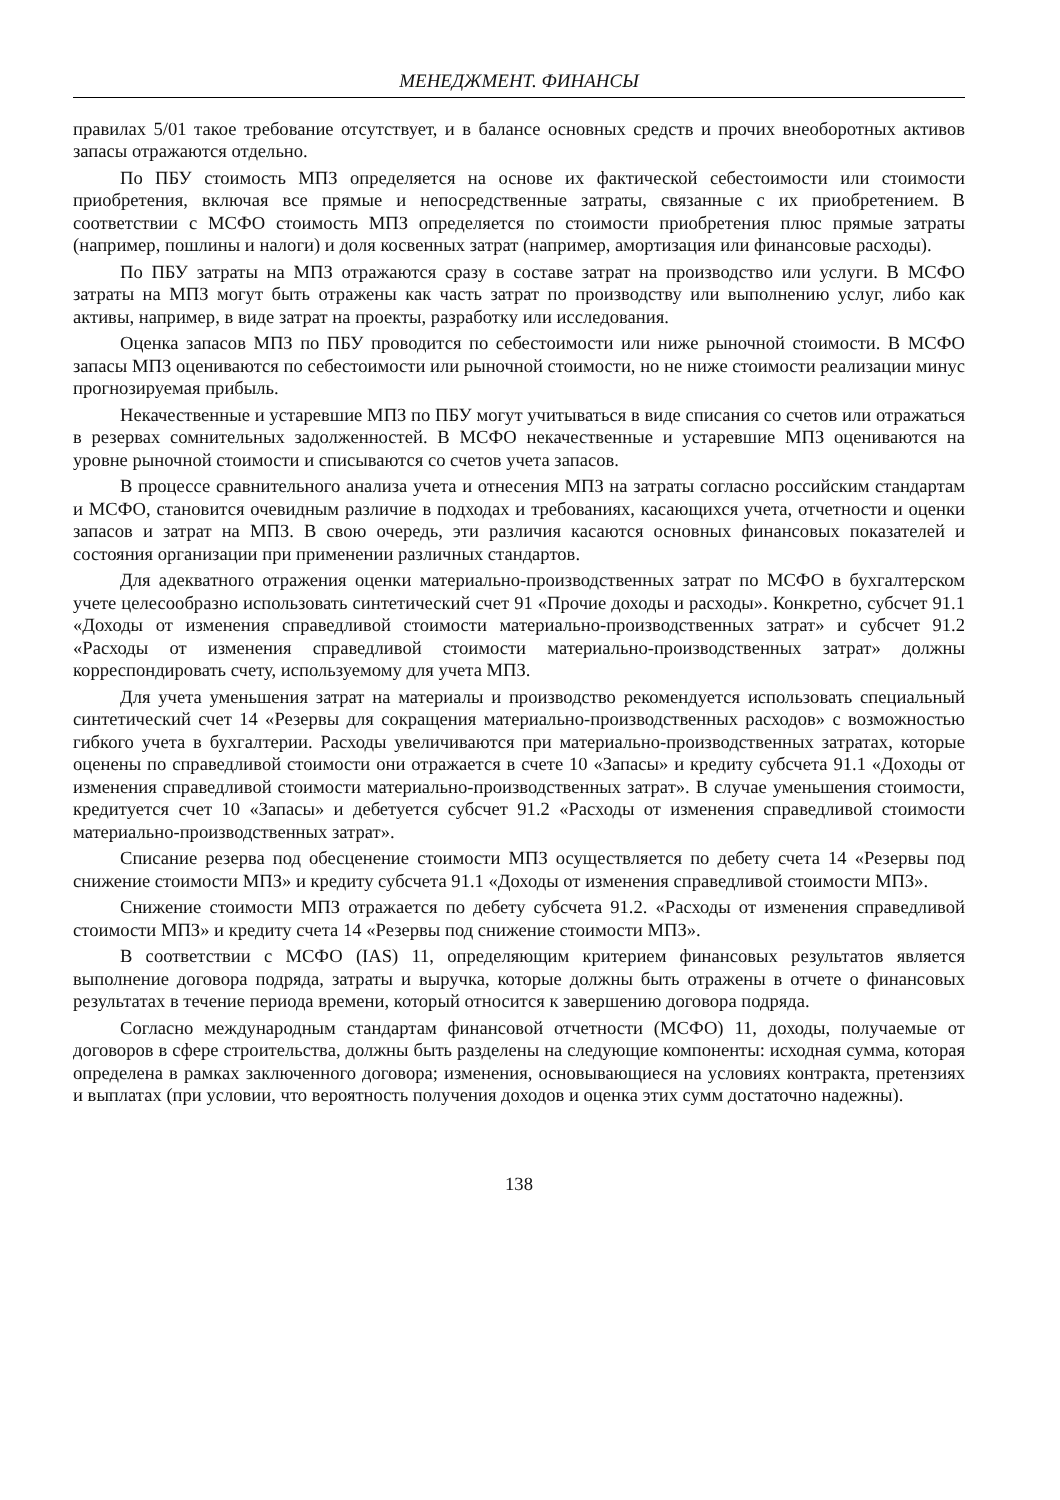МЕНЕДЖМЕНТ. ФИНАНСЫ
правилах 5/01 такое требование отсутствует, и в балансе основных средств и прочих внеоборотных активов запасы отражаются отдельно.
По ПБУ стоимость МПЗ определяется на основе их фактической себестоимости или стоимости приобретения, включая все прямые и непосредственные затраты, связанные с их приобретением. В соответствии с МСФО стоимость МПЗ определяется по стоимости приобретения плюс прямые затраты (например, пошлины и налоги) и доля косвенных затрат (например, амортизация или финансовые расходы).
По ПБУ затраты на МПЗ отражаются сразу в составе затрат на производство или услуги. В МСФО затраты на МПЗ могут быть отражены как часть затрат по производству или выполнению услуг, либо как активы, например, в виде затрат на проекты, разработку или исследования.
Оценка запасов МПЗ по ПБУ проводится по себестоимости или ниже рыночной стоимости. В МСФО запасы МПЗ оцениваются по себестоимости или рыночной стоимости, но не ниже стоимости реализации минус прогнозируемая прибыль.
Некачественные и устаревшие МПЗ по ПБУ могут учитываться в виде списания со счетов или отражаться в резервах сомнительных задолженностей. В МСФО некачественные и устаревшие МПЗ оцениваются на уровне рыночной стоимости и списываются со счетов учета запасов.
В процессе сравнительного анализа учета и отнесения МПЗ на затраты согласно российским стандартам и МСФО, становится очевидным различие в подходах и требованиях, касающихся учета, отчетности и оценки запасов и затрат на МПЗ. В свою очередь, эти различия касаются основных финансовых показателей и состояния организации при применении различных стандартов.
Для адекватного отражения оценки материально-производственных затрат по МСФО в бухгалтерском учете целесообразно использовать синтетический счет 91 «Прочие доходы и расходы». Конкретно, субсчет 91.1 «Доходы от изменения справедливой стоимости материально-производственных затрат» и субсчет 91.2 «Расходы от изменения справедливой стоимости материально-производственных затрат» должны корреспондировать счету, используемому для учета МПЗ.
Для учета уменьшения затрат на материалы и производство рекомендуется использовать специальный синтетический счет 14 «Резервы для сокращения материально-производственных расходов» с возможностью гибкого учета в бухгалтерии. Расходы увеличиваются при материально-производственных затратах, которые оценены по справедливой стоимости они отражается в счете 10 «Запасы» и кредиту субсчета 91.1 «Доходы от изменения справедливой стоимости материально-производственных затрат». В случае уменьшения стоимости, кредитуется счет 10 «Запасы» и дебетуется субсчет 91.2 «Расходы от изменения справедливой стоимости материально-производственных затрат».
Списание резерва под обесценение стоимости МПЗ осуществляется по дебету счета 14 «Резервы под снижение стоимости МПЗ» и кредиту субсчета 91.1 «Доходы от изменения справедливой стоимости МПЗ».
Снижение стоимости МПЗ отражается по дебету субсчета 91.2. «Расходы от изменения справедливой стоимости МПЗ» и кредиту счета 14 «Резервы под снижение стоимости МПЗ».
В соответствии с МСФО (IAS) 11, определяющим критерием финансовых результатов является выполнение договора подряда, затраты и выручка, которые должны быть отражены в отчете о финансовых результатах в течение периода времени, который относится к завершению договора подряда.
Согласно международным стандартам финансовой отчетности (МСФО) 11, доходы, получаемые от договоров в сфере строительства, должны быть разделены на следующие компоненты: исходная сумма, которая определена в рамках заключенного договора; изменения, основывающиеся на условиях контракта, претензиях и выплатах (при условии, что вероятность получения доходов и оценка этих сумм достаточно надежны).
138